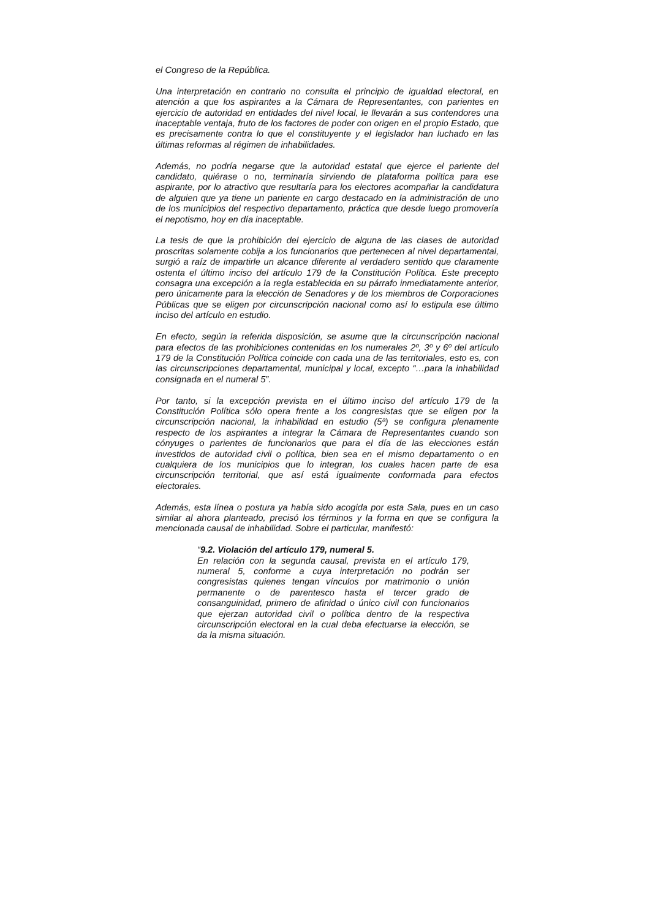el Congreso de la República.
Una interpretación en contrario no consulta el principio de igualdad electoral, en atención a que los aspirantes a la Cámara de Representantes, con parientes en ejercicio de autoridad en entidades del nivel local, le llevarán a sus contendores una inaceptable ventaja, fruto de los factores de poder con origen en el propio Estado, que es precisamente contra lo que el constituyente y el legislador han luchado en las últimas reformas al régimen de inhabilidades.
Además, no podría negarse que la autoridad estatal que ejerce el pariente del candidato, quiérase o no, terminaría sirviendo de plataforma política para ese aspirante, por lo atractivo que resultaría para los electores acompañar la candidatura de alguien que ya tiene un pariente en cargo destacado en la administración de uno de los municipios del respectivo departamento, práctica que desde luego promovería el nepotismo, hoy en día inaceptable.
La tesis de que la prohibición del ejercicio de alguna de las clases de autoridad proscritas solamente cobija a los funcionarios que pertenecen al nivel departamental, surgió a raíz de impartirle un alcance diferente al verdadero sentido que claramente ostenta el último inciso del artículo 179 de la Constitución Política. Este precepto consagra una excepción a la regla establecida en su párrafo inmediatamente anterior, pero únicamente para la elección de Senadores y de los miembros de Corporaciones Públicas que se eligen por circunscripción nacional como así lo estipula ese último inciso del artículo en estudio.
En efecto, según la referida disposición, se asume que la circunscripción nacional para efectos de las prohibiciones contenidas en los numerales 2º, 3º y 6º del artículo 179 de la Constitución Política coincide con cada una de las territoriales, esto es, con las circunscripciones departamental, municipal y local, excepto “…para la inhabilidad consignada en el numeral 5”.
Por tanto, si la excepción prevista en el último inciso del artículo 179 de la Constitución Política sólo opera frente a los congresistas que se eligen por la circunscripción nacional, la inhabilidad en estudio (5ª) se configura plenamente respecto de los aspirantes a integrar la Cámara de Representantes cuando son cónyuges o parientes de funcionarios que para el día de las elecciones están investidos de autoridad civil o política, bien sea en el mismo departamento o en cualquiera de los municipios que lo integran, los cuales hacen parte de esa circunscripción territorial, que así está igualmente conformada para efectos electorales.
Además, esta línea o postura ya había sido acogida por esta Sala, pues en un caso similar al ahora planteado, precisó los términos y la forma en que se configura la mencionada causal de inhabilidad. Sobre el particular, manifestó:
“9.2. Violación del artículo 179, numeral 5.
En relación con la segunda causal, prevista en el artículo 179, numeral 5, conforme a cuya interpretación no podrán ser congresistas quienes tengan vínculos por matrimonio o unión permanente o de parentesco hasta el tercer grado de consanguinidad, primero de afinidad o único civil con funcionarios que ejerzan autoridad civil o política dentro de la respectiva circunscripción electoral en la cual deba efectuarse la elección, se da la misma situación.